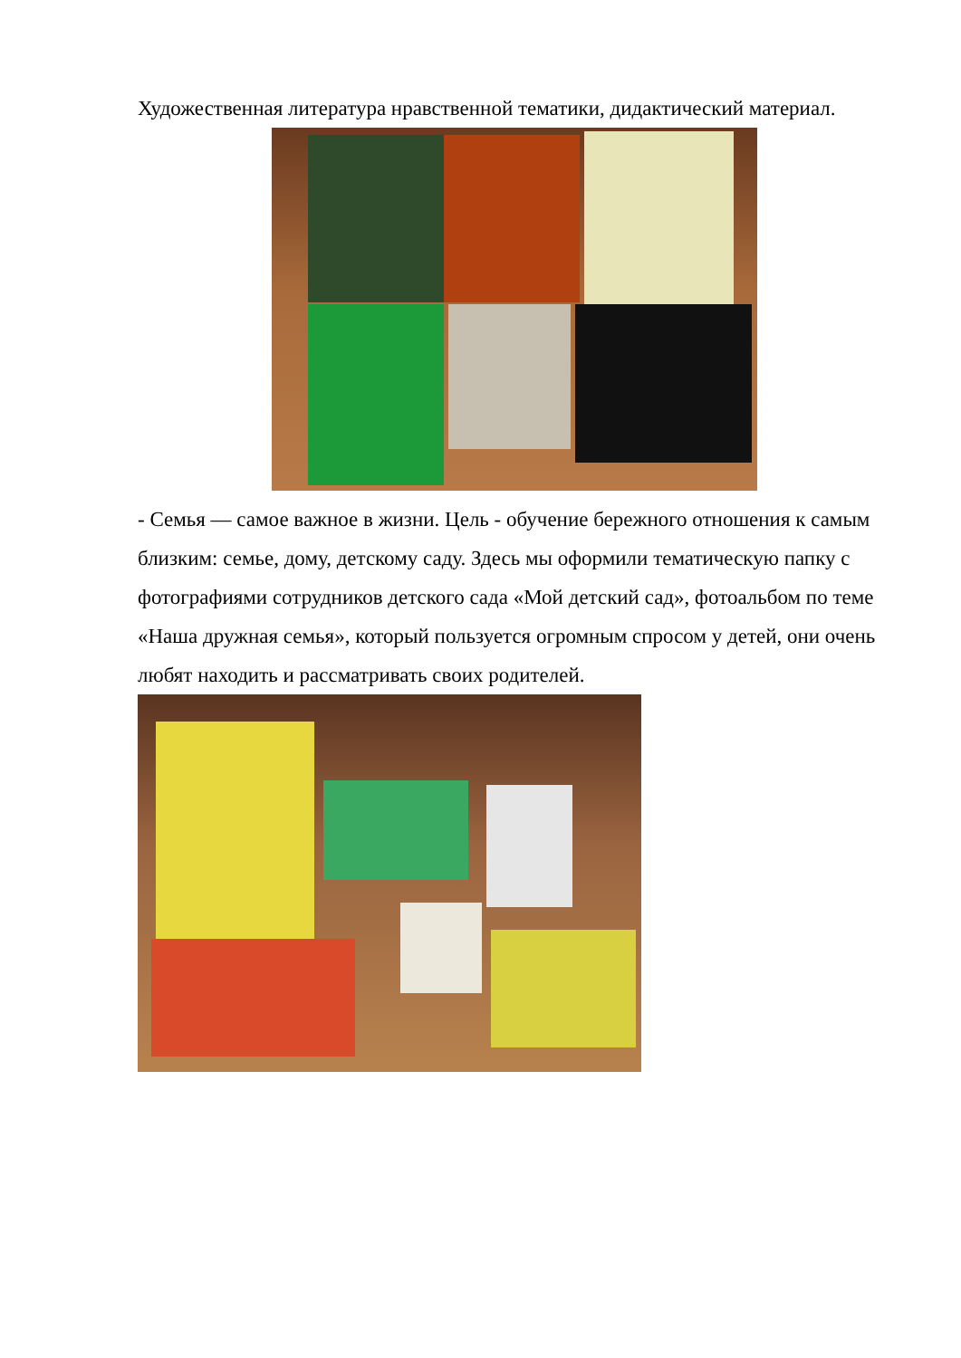Художественная литература нравственной тематики, дидактический материал.
- Семья — самое важное в жизни. Цель - обучение бережного отношения к самым близким: семье, дому, детскому саду. Здесь мы оформили тематическую папку с фотографиями сотрудников детского сада «Мой детский сад», фотоальбом по теме «Наша дружная семья», который пользуется огромным спросом у детей, они очень любят находить и рассматривать своих родителей.